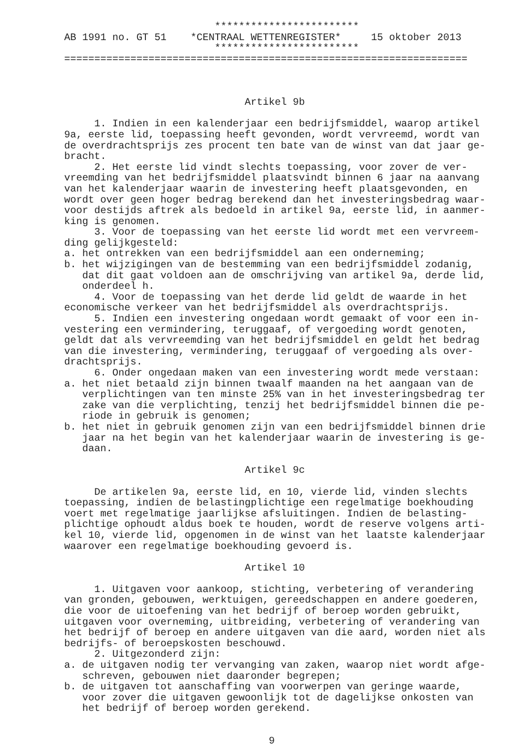************************
AB 1991 no. GT 51    *CENTRAAL WETTENREGISTER*     15 oktober 2013
                         ************************
===================================================================



                              Artikel 9b

     1. Indien in een kalenderjaar een bedrijfsmiddel, waarop artikel
9a, eerste lid, toepassing heeft gevonden, wordt vervreemd, wordt van
de overdrachtsprijs zes procent ten bate van de winst van dat jaar ge-
bracht.
     2. Het eerste lid vindt slechts toepassing, voor zover de ver-
vreemding van het bedrijfsmiddel plaatsvindt binnen 6 jaar na aanvang
van het kalenderjaar waarin de investering heeft plaatsgevonden, en
wordt over geen hoger bedrag berekend dan het investeringsbedrag waar-
voor destijds aftrek als bedoeld in artikel 9a, eerste lid, in aanmer-
king is genomen.
     3. Voor de toepassing van het eerste lid wordt met een vervreem-
ding gelijkgesteld:
a. het ontrekken van een bedrijfsmiddel aan een onderneming;
b. het wijzigingen van de bestemming van een bedrijfsmiddel zodanig,
   dat dit gaat voldoen aan de omschrijving van artikel 9a, derde lid,
   onderdeel h.
     4. Voor de toepassing van het derde lid geldt de waarde in het
economische verkeer van het bedrijfsmiddel als overdrachtsprijs.
     5. Indien een investering ongedaan wordt gemaakt of voor een in-
vestering een vermindering, teruggaaf, of vergoeding wordt genoten,
geldt dat als vervreemding van het bedrijfsmiddel en geldt het bedrag
van die investering, vermindering, teruggaaf of vergoeding als over-
drachtsprijs.
     6. Onder ongedaan maken van een investering wordt mede verstaan:
a. het niet betaald zijn binnen twaalf maanden na het aangaan van de
   verplichtingen van ten minste 25% van in het investeringsbedrag ter
   zake van die verplichting, tenzij het bedrijfsmiddel binnen die pe-
   riode in gebruik is genomen;
b. het niet in gebruik genomen zijn van een bedrijfsmiddel binnen drie
   jaar na het begin van het kalenderjaar waarin de investering is ge-
   daan.

                              Artikel 9c

     De artikelen 9a, eerste lid, en 10, vierde lid, vinden slechts
toepassing, indien de belastingplichtige een regelmatige boekhouding
voert met regelmatige jaarlijkse afsluitingen. Indien de belasting-
plichtige ophoudt aldus boek te houden, wordt de reserve volgens arti-
kel 10, vierde lid, opgenomen in de winst van het laatste kalenderjaar
waarover een regelmatige boekhouding gevoerd is.

                              Artikel 10

     1. Uitgaven voor aankoop, stichting, verbetering of verandering
van gronden, gebouwen, werktuigen, gereedschappen en andere goederen,
die voor de uitoefening van het bedrijf of beroep worden gebruikt,
uitgaven voor overneming, uitbreiding, verbetering of verandering van
het bedrijf of beroep en andere uitgaven van die aard, worden niet als
bedrijfs- of beroepskosten beschouwd.
     2. Uitgezonderd zijn:
a. de uitgaven nodig ter vervanging van zaken, waarop niet wordt afge-
   schreven, gebouwen niet daaronder begrepen;
b. de uitgaven tot aanschaffing van voorwerpen van geringe waarde,
   voor zover die uitgaven gewoonlijk tot de dagelijkse onkosten van
   het bedrijf of beroep worden gerekend.


                                  9